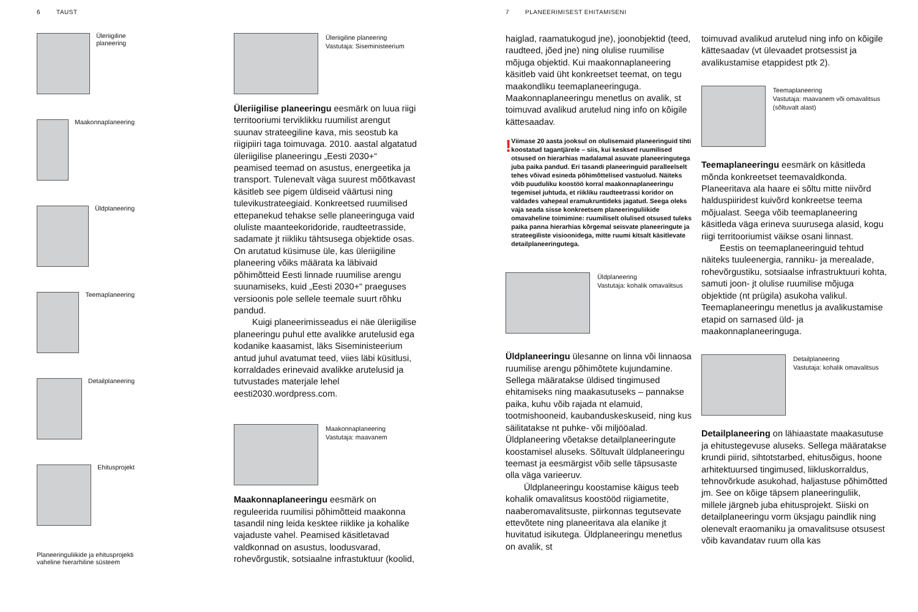6 TAUST
Üleriigiline planeering
Maakonnaplaneering
Üldplaneering
Teemaplaneering
Detailplaneering
Ehitusprojekt
Planeeringuliikide ja ehitusprojekti vaheline hierarhiline süsteem
Üleriigiline planeering
Vastutaja: Siseministeerium
Üleriigilise planeeringu eesmärk on luua riigi territooriumi terviklikku ruumilist arengut suunav strateegiline kava, mis seostub ka riigipiiri taga toimuvaga. 2010. aastal algatatud üleriigilise planeeringu „Eesti 2030+“ peamised teemad on asustus, energeetika ja transport. Tulenevalt väga suurest mõõtkavast käsitleb see pigem üldiseid väärtusi ning tulevikustrateegiaid. Konkreetsed ruumilised ettepanekud tehakse selle planeeringuga vaid oluliste maanteekoridoride, raudteetrasside, sadamate jt riikliku tähtsusega objektide osas. On arutatud küsimuse üle, kas üleriigiline planeering võiks määrata ka läbivaid põhimõtteid Eesti linnade ruumilise arengu suunamiseks, kuid „Eesti 2030+“ praeguses versioonis pole sellele teemale suurt rõhku pandud.
Kuigi planeerimisseadus ei näe üleriigilise planeeringu puhul ette avalikke arutelusid ega kodanike kaasamist, läks Siseministeerium antud juhul avatumat teed, viies läbi küsitlusi, korraldades erinevaid avalikke arutelusid ja tutvustades materjale lehel eesti2030.wordpress.com.
Maakonnaplaneering
Vastutaja: maavanem
Maakonnaplaneeringu eesmärk on reguleerida ruumilisi põhimõtteid maakonna tasandil ning leida kesktee riiklike ja kohalike vajaduste vahel. Peamised käsitletavad valdkonnad on asustus, loodusvarad, rohevõrgustik, sotsiaalne infrastuktuur (koolid,
7 PLANEERIMISEST EHITAMISENI
haiglad, raamatukogud jne), joonobjektid (teed, raudteed, jõed jne) ning olulise ruumilise mõjuga objektid. Kui maakonnaplaneering käsitleb vaid üht konkreetset teemat, on tegu maakondliku teemaplaneeringuga. Maakonnaplaneeringu menetlus on avalik, st toimuvad avalikud arutelud ning info on kõigile kättesaadav.
!
Viimase 20 aasta jooksul on olulisemaid planeeringuid tihti koostatud tagantjärele – siis, kui kesksed ruumilised otsused on hierarhias madalamal asuvate planeeringutega juba paika pandud. Eri tasandi planeeringuid paralleelselt tehes võivad esineda põhimõttelised vastuolud. Näiteks võib puuduliku koostöö korral maakonnaplaneeringu tegemisel juhtuda, et riikliku raudteetrassi koridor on valdades vahepeal eramukruntideks jagatud. Seega oleks vaja seada sisse konkreetsem planeeringuliikide omavaheline toimimine: ruumiliselt olulised otsused tuleks paika panna hierarhias kõrgemal seisvate planeeringute ja strateegiliste visioonidega, mitte ruumi kitsalt käsitlevate detailplaneeringutega.
Üldplaneering
Vastutaja: kohalik omavalitsus
Üldplaneeringu ülesanne on linna või linnaosa ruumilise arengu põhimõtete kujundamine. Sellega määratakse üldised tingimused ehitamiseks ning maakasutuseks – pannakse paika, kuhu võib rajada nt elamuid, tootmishooneid, kaubanduskeskuseid, ning kus säilitatakse nt puhke- või miljööalad. Üldplaneering võetakse detailplaneeringute koostamisel aluseks. Sõltuvalt üldplaneeringu teemast ja eesmärgist võib selle täpsusaste olla väga varieeruv.
Üldplaneeringu koostamise käigus teeb kohalik omavalitsus koostööd riigiametite, naaberomavalitsuste, piirkonnas tegutsevate ettevõtete ning planeeritava ala elanike jt huvitatud isikutega. Üldplaneeringu menetlus on avalik, st
toimuvad avalikud arutelud ning info on kõigile kättesaadav (vt ülevaadet protsessist ja avalikustamise etappidest ptk 2).
Teemaplaneering
Vastutaja: maavanem või omavalitsus (sõltuvalt alast)
Teemaplaneeringu eesmärk on käsitleda mõnda konkreetset teemavaldkonda. Planeeritava ala haare ei sõltu mitte niivõrd halduspiiridest kuivõrd konkreetse teema mõjualast. Seega võib teemaplaneering käsitleda väga erineva suurusega alasid, kogu riigi territooriumist väikse osani linnast.
Eestis on teemaplaneeringuid tehtud näiteks tuuleenergia, ranniku- ja merealade, rohevõrgustiku, sotsiaalse infrastruktuuri kohta, samuti joon- jt olulise ruumilise mõjuga objektide (nt prügila) asukoha valikul. Teemaplaneeringu menetlus ja avalikustamise etapid on sarnased üld- ja maakonnaplaneeringuga.
Detailplaneering
Vastutaja: kohalik omavalitsus
Detailplaneering on lähiaastate maakasutuse ja ehitustegevuse aluseks. Sellega määratakse krundi piirid, sihtotstarbed, ehitusõigus, hoone arhitektuursed tingimused, liikluskorraldus, tehnovõrkude asukohad, haljastuse põhimõtted jm. See on kõige täpsem planeeringuliik, millele järgneb juba ehitusprojekt. Siiski on detailplaneeringu vorm üksjagu paindlik ning olenevalt eraomaniku ja omavalitsuse otsusest võib kavandatav ruum olla kas